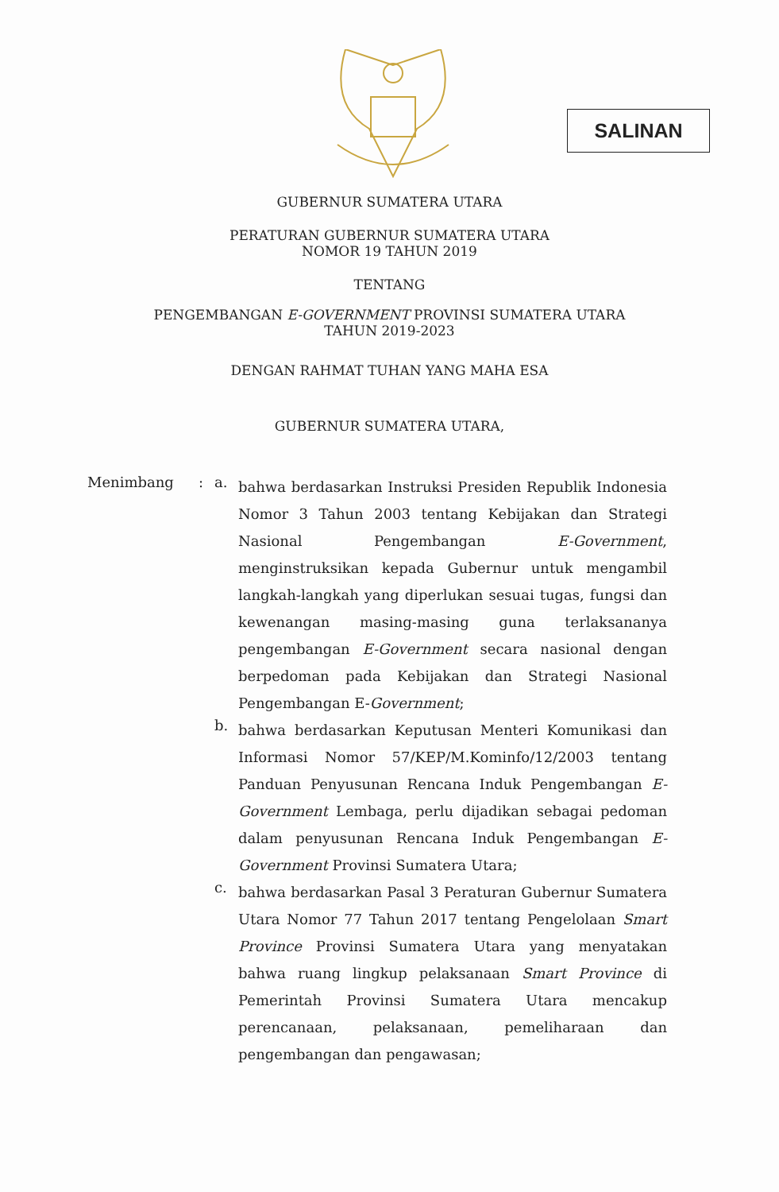SALINAN
GUBERNUR SUMATERA UTARA
PERATURAN GUBERNUR SUMATERA UTARA
NOMOR 19 TAHUN 2019
TENTANG
PENGEMBANGAN E-GOVERNMENT PROVINSI SUMATERA UTARA
TAHUN 2019-2023
DENGAN RAHMAT TUHAN YANG MAHA ESA
GUBERNUR SUMATERA UTARA,
Menimbang : a.
bahwa berdasarkan Instruksi Presiden Republik Indonesia Nomor 3 Tahun 2003 tentang Kebijakan dan Strategi Nasional Pengembangan E-Government, menginstruksikan kepada Gubernur untuk mengambil langkah-langkah yang diperlukan sesuai tugas, fungsi dan kewenangan masing-masing guna terlaksananya pengembangan E-Government secara nasional dengan berpedoman pada Kebijakan dan Strategi Nasional Pengembangan E-Government;
b.
bahwa berdasarkan Keputusan Menteri Komunikasi dan Informasi Nomor 57/KEP/M.Kominfo/12/2003 tentang Panduan Penyusunan Rencana Induk Pengembangan E-Government Lembaga, perlu dijadikan sebagai pedoman dalam penyusunan Rencana Induk Pengembangan E-Government Provinsi Sumatera Utara;
c.
bahwa berdasarkan Pasal 3 Peraturan Gubernur Sumatera Utara Nomor 77 Tahun 2017 tentang Pengelolaan Smart Province Provinsi Sumatera Utara yang menyatakan bahwa ruang lingkup pelaksanaan Smart Province di Pemerintah Provinsi Sumatera Utara mencakup perencanaan, pelaksanaan, pemeliharaan dan pengembangan dan pengawasan;